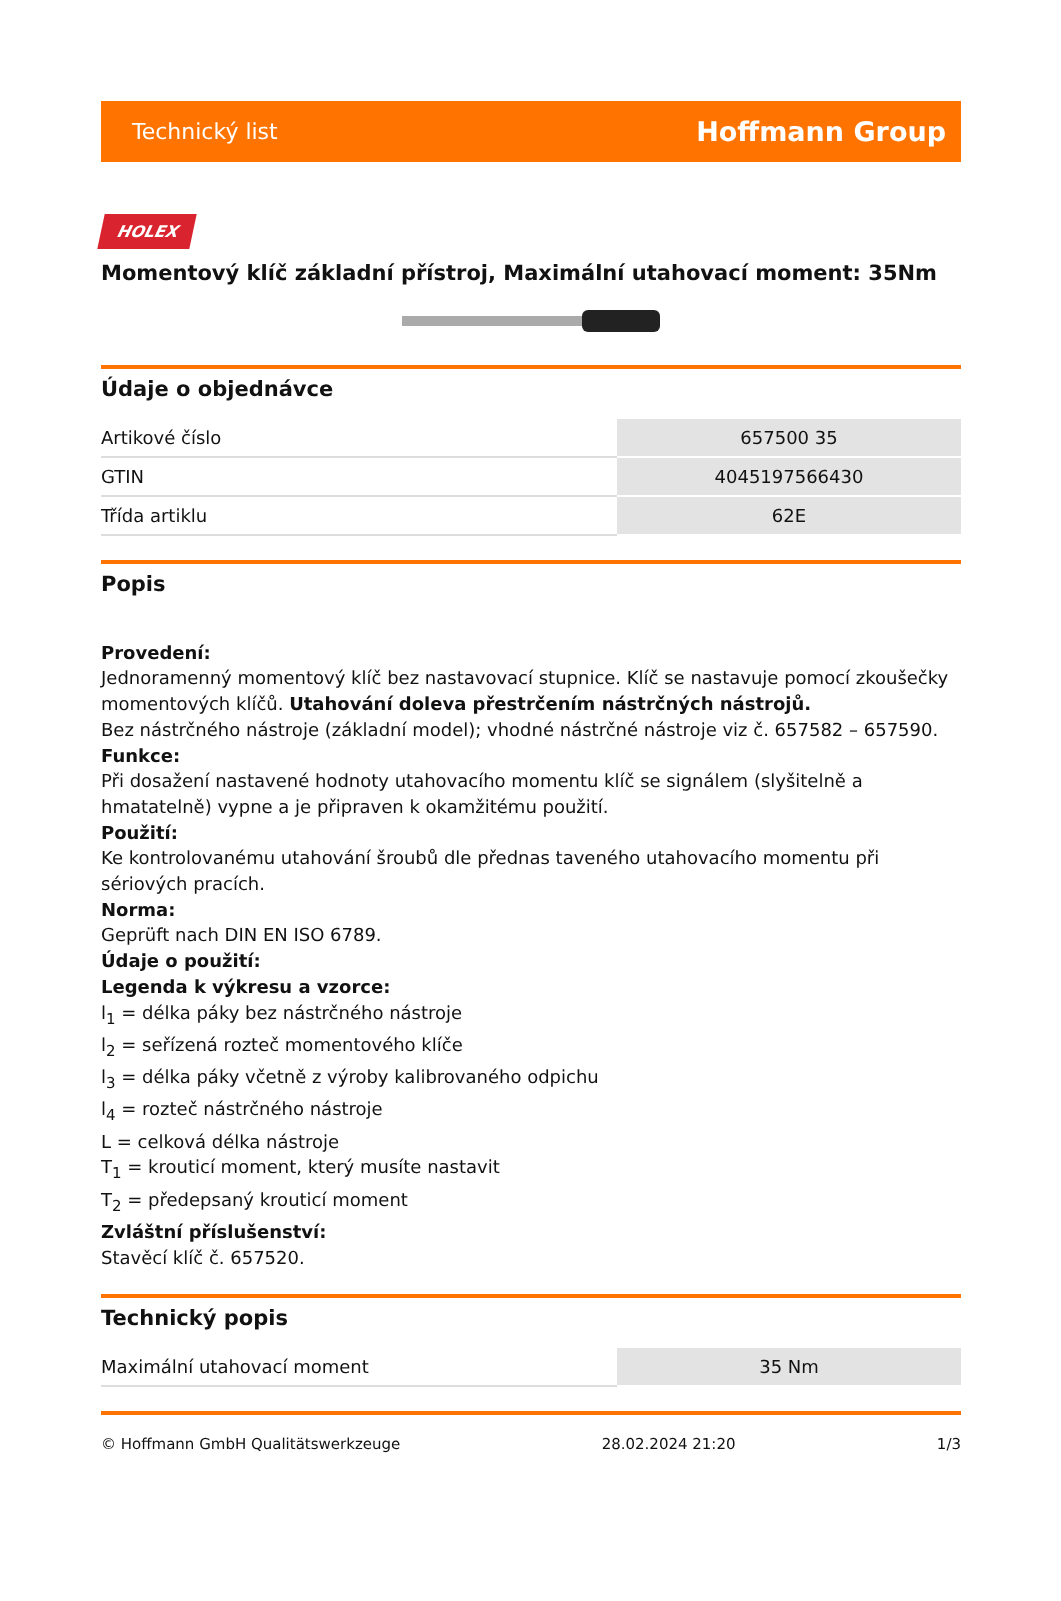Technický list Hoffmann Group
HOLEX
Momentový klíč základní přístroj, Maximální utahovací moment: 35Nm
Údaje o objednávce
| Artikové číslo | 657500 35 |
| GTIN | 4045197566430 |
| Třída artiklu | 62E |
Popis
Provedení:
Jednoramenný momentový klíč bez nastavovací stupnice. Klíč se nastavuje pomocí zkoušečky momentových klíčů. Utahování doleva přestrčením nástrčných nástrojů.
Bez nástrčného nástroje (základní model); vhodné nástrčné nástroje viz č. 657582 – 657590.
Funkce:
Při dosažení nastavené hodnoty utahovacího momentu klíč se signálem (slyšitelně a hmatatelně) vypne a je připraven k okamžitému použití.
Použití:
Ke kontrolovanému utahování šroubů dle přednas taveného utahovacího momentu při sériových pracích.
Norma:
Geprüft nach DIN EN ISO 6789.
Údaje o použití:
Legenda k výkresu a vzorce:
l<sub>1</sub> = délka páky bez nástrčného nástroje
l<sub>2</sub> = seřízená rozteč momentového klíče
l<sub>3</sub> = délka páky včetně z výroby kalibrovaného odpichu
l<sub>4</sub> = rozteč nástrčného nástroje
L = celková délka nástroje
T<sub>1</sub> = krouticí moment, který musíte nastavit
T<sub>2</sub> = předepsaný krouticí moment
Zvláštní příslušenství:
Stavěcí klíč č. 657520.
Technický popis
| Maximální utahovací moment | 35 Nm |
© Hoffmann GmbH Qualitätswerkzeuge 28.02.2024 21:20 1/3